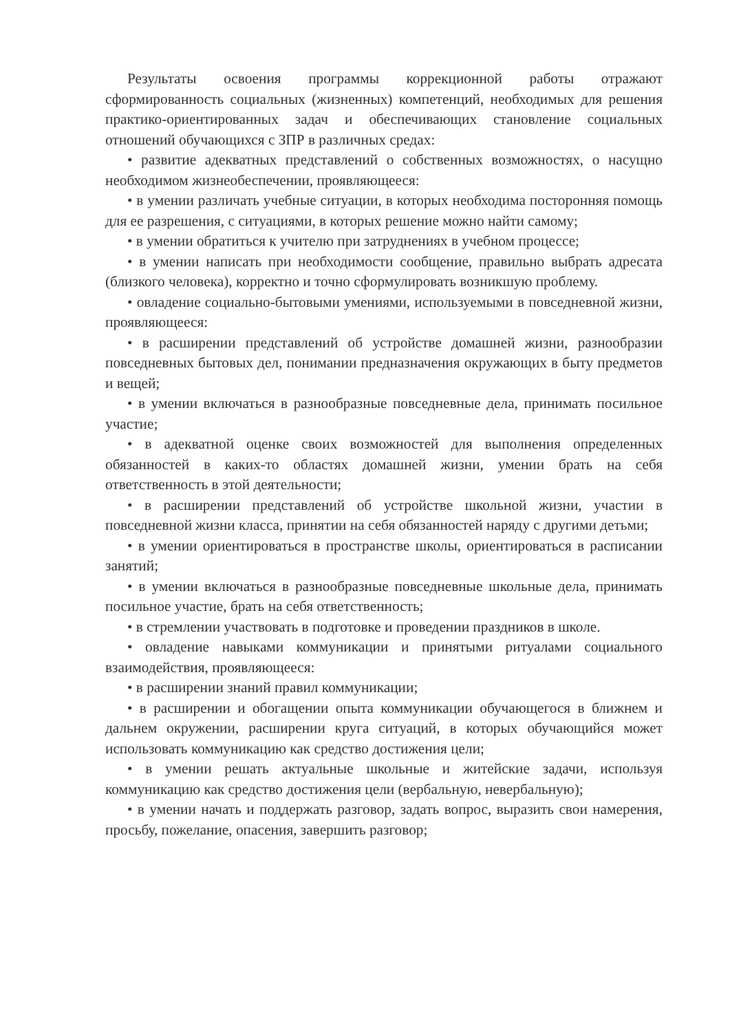Результаты освоения программы коррекционной работы отражают сформированность социальных (жизненных) компетенций, необходимых для решения практико-ориентированных задач и обеспечивающих становление социальных отношений обучающихся с ЗПР в различных средах:
• развитие адекватных представлений о собственных возможностях, о насущно необходимом жизнеобеспечении, проявляющееся:
• в умении различать учебные ситуации, в которых необходима посторонняя помощь для ее разрешения, с ситуациями, в которых решение можно найти самому;
• в умении обратиться к учителю при затруднениях в учебном процессе;
• в умении написать при необходимости сообщение, правильно выбрать адресата (близкого человека), корректно и точно сформулировать возникшую проблему.
• овладение социально-бытовыми умениями, используемыми в повседневной жизни, проявляющееся:
• в расширении представлений об устройстве домашней жизни, разнообразии повседневных бытовых дел, понимании предназначения окружающих в быту предметов и вещей;
• в умении включаться в разнообразные повседневные дела, принимать посильное участие;
• в адекватной оценке своих возможностей для выполнения определенных обязанностей в каких-то областях домашней жизни, умении брать на себя ответственность в этой деятельности;
• в расширении представлений об устройстве школьной жизни, участии в повседневной жизни класса, принятии на себя обязанностей наряду с другими детьми;
• в умении ориентироваться в пространстве школы, ориентироваться в расписании занятий;
• в умении включаться в разнообразные повседневные школьные дела, принимать посильное участие, брать на себя ответственность;
• в стремлении участвовать в подготовке и проведении праздников в школе.
• овладение навыками коммуникации и принятыми ритуалами социального взаимодействия, проявляющееся:
• в расширении знаний правил коммуникации;
• в расширении и обогащении опыта коммуникации обучающегося в ближнем и дальнем окружении, расширении круга ситуаций, в которых обучающийся может использовать коммуникацию как средство достижения цели;
• в умении решать актуальные школьные и житейские задачи, используя коммуникацию как средство достижения цели (вербальную, невербальную);
• в умении начать и поддержать разговор, задать вопрос, выразить свои намерения, просьбу, пожелание, опасения, завершить разговор;